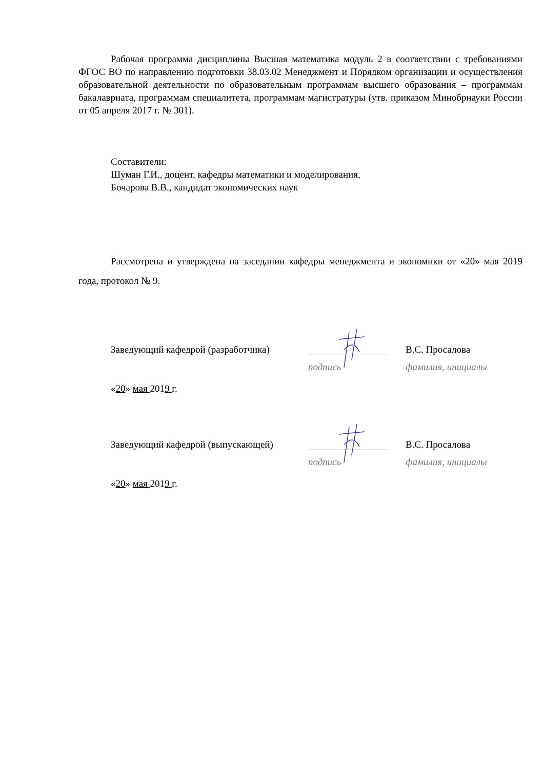Рабочая программа дисциплины Высшая математика модуль 2 в соответствии с требованиями ФГОС ВО по направлению подготовки 38.03.02 Менеджмент и Порядком организации и осуществления образовательной деятельности по образовательным программам высшего образования – программам бакалавриата, программам специалитета, программам магистратуры (утв. приказом Минобрнауки России от 05 апреля 2017 г. № 301).
Составители:
Шуман Г.И., доцент, кафедры математики и моделирования,
Бочарова В.В., кандидат экономических наук
Рассмотрена и утверждена на заседании кафедры менеджмента и экономики от «20» мая 2019 года, протокол № 9.
Заведующий кафедрой (разработчика) В.С. Просалова
подпись фамилия, инициалы
«20» мая 2019 г.
Заведующий кафедрой (выпускающей) В.С. Просалова
подпись фамилия, инициалы
«20» мая 2019 г.